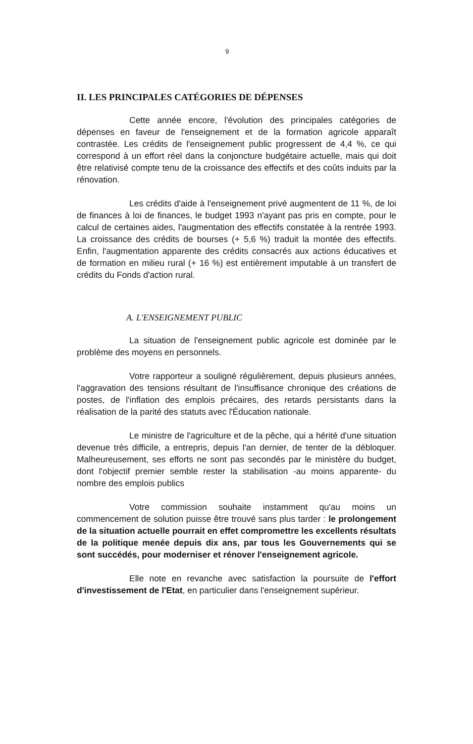9
II. LES PRINCIPALES CATÉGORIES DE DÉPENSES
Cette année encore, l'évolution des principales catégories de dépenses en faveur de l'enseignement et de la formation agricole apparaît contrastée. Les crédits de l'enseignement public progressent de 4,4 %, ce qui correspond à un effort réel dans la conjoncture budgétaire actuelle, mais qui doit être relativisé compte tenu de la croissance des effectifs et des coûts induits par la rénovation.
Les crédits d'aide à l'enseignement privé augmentent de 11 %, de loi de finances à loi de finances, le budget 1993 n'ayant pas pris en compte, pour le calcul de certaines aides, l'augmentation des effectifs constatée à la rentrée 1993. La croissance des crédits de bourses (+ 5,6 %) traduit la montée des effectifs. Enfin, l'augmentation apparente des crédits consacrés aux actions éducatives et de formation en milieu rural (+ 16 %) est entièrement imputable à un transfert de crédits du Fonds d'action rural.
A. L'ENSEIGNEMENT PUBLIC
La situation de l'enseignement public agricole est dominée par le problème des moyens en personnels.
Votre rapporteur a souligné régulièrement, depuis plusieurs années, l'aggravation des tensions résultant de l'insuffisance chronique des créations de postes, de l'inflation des emplois précaires, des retards persistants dans la réalisation de la parité des statuts avec l'Éducation nationale.
Le ministre de l'agriculture et de la pêche, qui a hérité d'une situation devenue très difficile, a entrepris, depuis l'an dernier, de tenter de la débloquer. Malheureusement, ses efforts ne sont pas secondés par le ministère du budget, dont l'objectif premier semble rester la stabilisation -au moins apparente- du nombre des emplois publics
Votre commission souhaite instamment qu'au moins un commencement de solution puisse être trouvé sans plus tarder : le prolongement de la situation actuelle pourrait en effet compromettre les excellents résultats de la politique menée depuis dix ans, par tous les Gouvernements qui se sont succédés, pour moderniser et rénover l'enseignement agricole.
Elle note en revanche avec satisfaction la poursuite de l'effort d'investissement de l'Etat, en particulier dans l'enseignement supérieur.